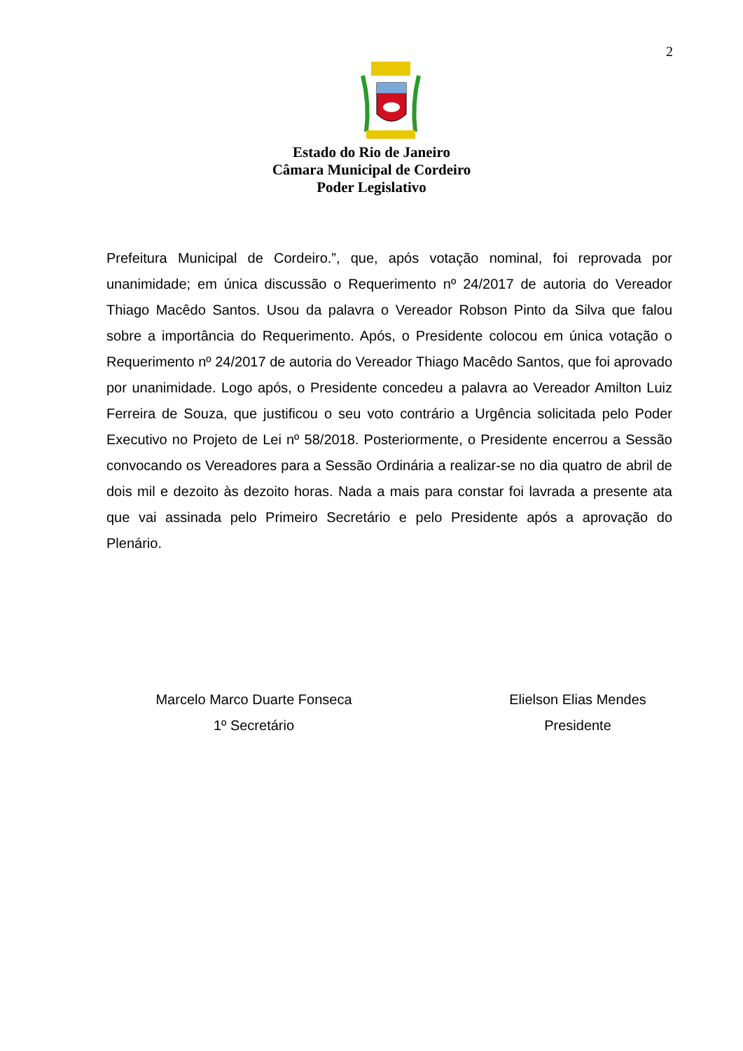2
Estado do Rio de Janeiro
Câmara Municipal de Cordeiro
Poder Legislativo
Prefeitura Municipal de Cordeiro.”, que, após votação nominal, foi reprovada por unanimidade; em única discussão o Requerimento nº 24/2017 de autoria do Vereador Thiago Macêdo Santos. Usou da palavra o Vereador Robson Pinto da Silva que falou sobre a importância do Requerimento. Após, o Presidente colocou em única votação o Requerimento nº 24/2017 de autoria do Vereador Thiago Macêdo Santos, que foi aprovado por unanimidade. Logo após, o Presidente concedeu a palavra ao Vereador Amilton Luiz Ferreira de Souza, que justificou o seu voto contrário a Urgência solicitada pelo Poder Executivo no Projeto de Lei nº 58/2018. Posteriormente, o Presidente encerrou a Sessão convocando os Vereadores para a Sessão Ordinária a realizar-se no dia quatro de abril de dois mil e dezoito às dezoito horas. Nada a mais para constar foi lavrada a presente ata que vai assinada pelo Primeiro Secretário e pelo Presidente após a aprovação do Plenário.
Marcelo Marco Duarte Fonseca
1º Secretário
Elielson Elias Mendes
Presidente